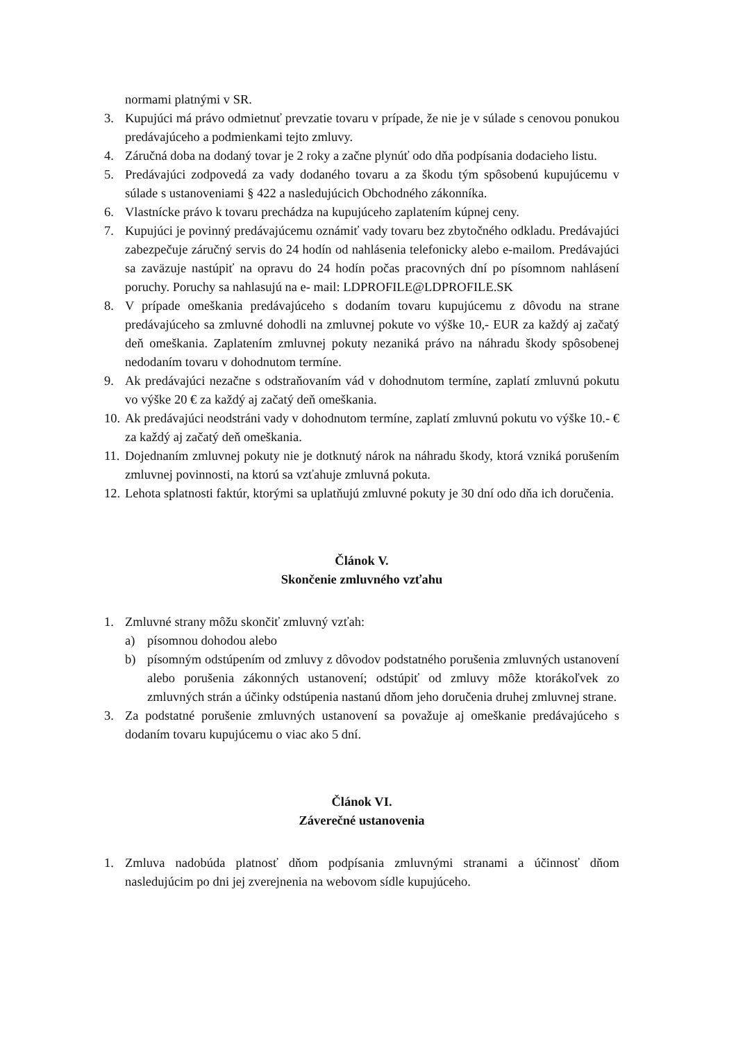normami platnými v SR.
3. Kupujúci má právo odmietnuť prevzatie tovaru v prípade, že nie je v súlade s cenovou ponukou predávajúceho a podmienkami tejto zmluvy.
4. Záručná doba na dodaný tovar je 2 roky a začne plynúť odo dňa podpísania dodacieho listu.
5. Predávajúci zodpovedá za vady dodaného tovaru a za škodu tým spôsobenú kupujúcemu v súlade s ustanoveniami § 422 a nasledujúcich Obchodného zákonníka.
6. Vlastnícke právo k tovaru prechádza na kupujúceho zaplatením kúpnej ceny.
7. Kupujúci je povinný predávajúcemu oznámiť vady tovaru bez zbytočného odkladu. Predávajúci zabezpečuje záručný servis do 24 hodín od nahlásenia telefonicky alebo e-mailom. Predávajúci sa zaväzuje nastúpiť na opravu do 24 hodín počas pracovných dní po písomnom nahlásení poruchy. Poruchy sa nahlasujú na e- mail: LDPROFILE@LDPROFILE.SK
8. V prípade omeškania predávajúceho s dodaním tovaru kupujúcemu z dôvodu na strane predávajúceho sa zmluvné dohodli na zmluvnej pokute vo výške 10,- EUR za každý aj začatý deň omeškania. Zaplatením zmluvnej pokuty nezaniká právo na náhradu škody spôsobenej nedodaním tovaru v dohodnutom termíne.
9. Ak predávajúci nezačne s odstraňovaním vád v dohodnutom termíne, zaplatí zmluvnú pokutu vo výške 20 € za každý aj začatý deň omeškania.
10. Ak predávajúci neodstráni vady v dohodnutom termíne, zaplatí zmluvnú pokutu vo výške 10.- € za každý aj začatý deň omeškania.
11. Dojednaním zmluvnej pokuty nie je dotknutý nárok na náhradu škody, ktorá vzniká porušením zmluvnej povinnosti, na ktorú sa vzťahuje zmluvná pokuta.
12. Lehota splatnosti faktúr, ktorými sa uplatňujú zmluvné pokuty je 30 dní odo dňa ich doručenia.
Článok V.
Skončenie zmluvného vzťahu
1. Zmluvné strany môžu skončiť zmluvný vzťah:
a) písomnou dohodou alebo
b) písomným odstúpením od zmluvy z dôvodov podstatného porušenia zmluvných ustanovení alebo porušenia zákonných ustanovení; odstúpiť od zmluvy môže ktorákoľvek zo zmluvných strán a účinky odstúpenia nastanú dňom jeho doručenia druhej zmluvnej strane.
3. Za podstatné porušenie zmluvných ustanovení sa považuje aj omeškanie predávajúceho s dodaním tovaru kupujúcemu o viac ako 5 dní.
Článok VI.
Záverečné ustanovenia
1. Zmluva nadobúda platnosť dňom podpísania zmluvnými stranami a účinnosť dňom nasledujúcim po dni jej zverejnenia na webovom sídle kupujúceho.